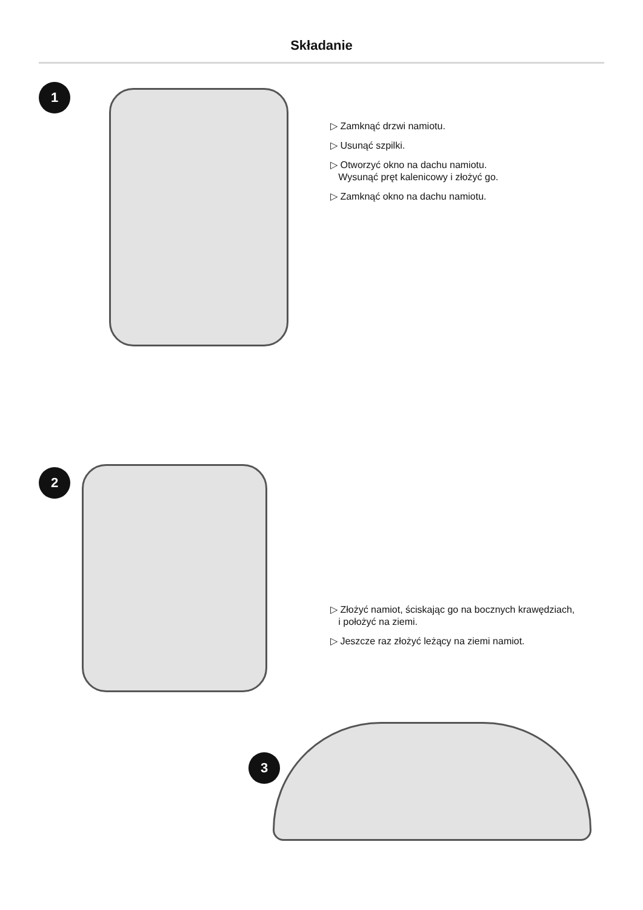Składanie
1
▷ Zamknąć drzwi namiotu.
▷ Usunąć szpilki.
▷ Otworzyć okno na dachu namiotu.
Wysunąć pręt kalenicowy i złożyć go.
▷ Zamknąć okno na dachu namiotu.
2
▷ Złożyć namiot, ściskając go na bocznych krawędziach,
i położyć na ziemi.
▷ Jeszcze raz złożyć leżący na ziemi namiot.
3